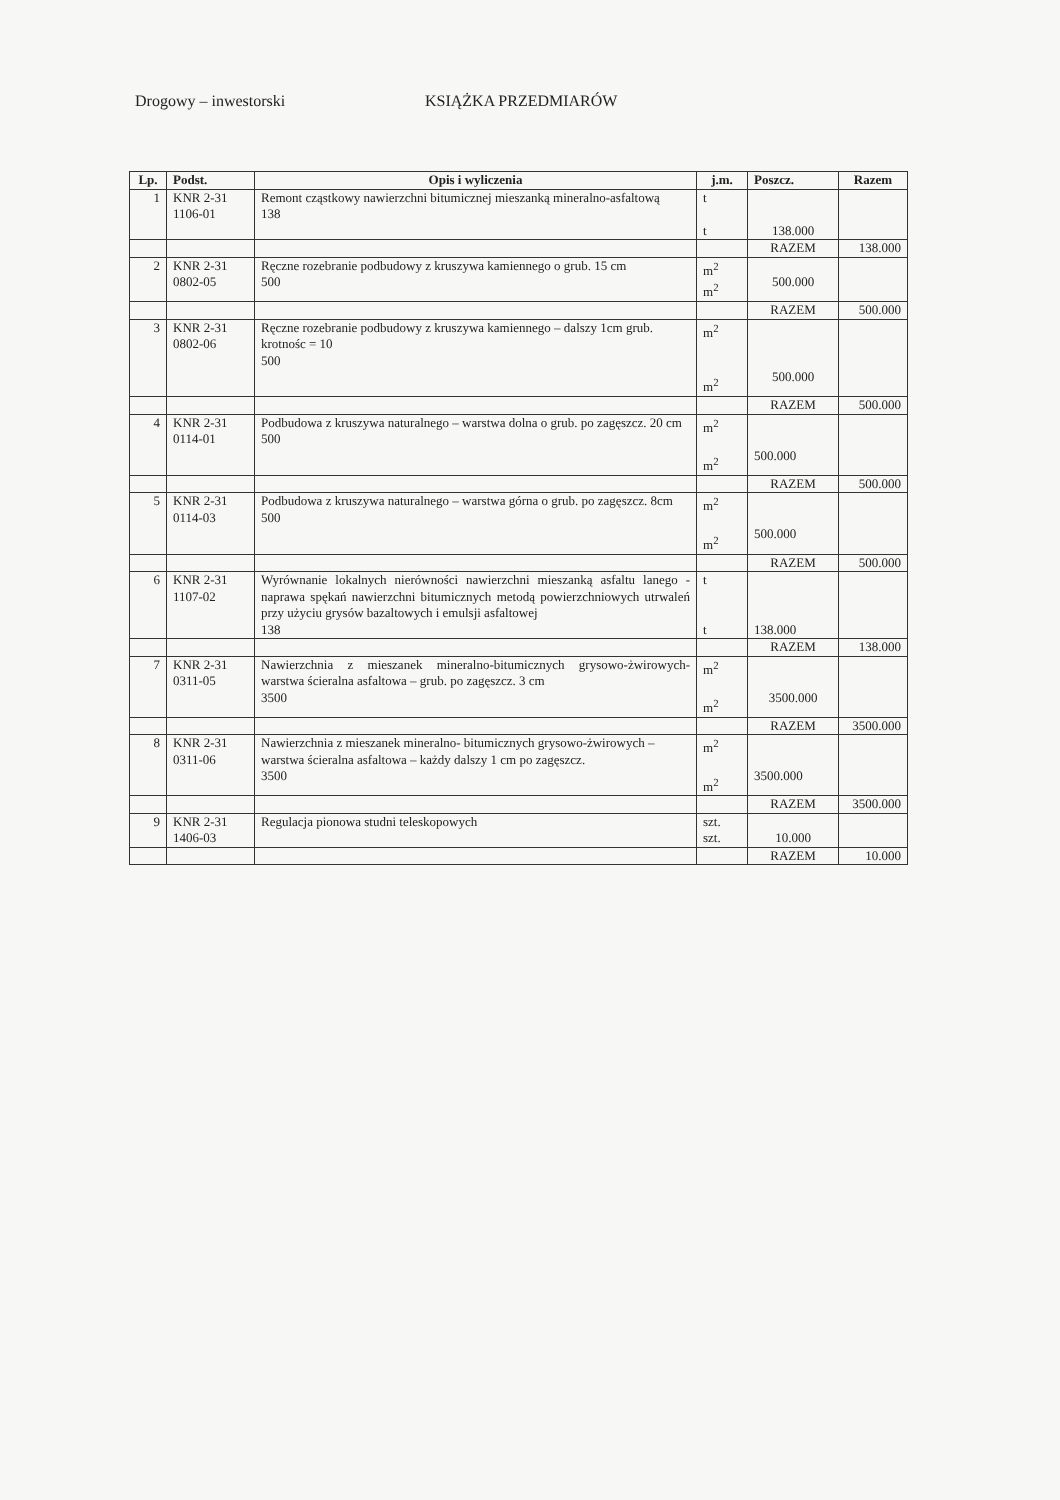Drogowy – inwestorski KSIĄŻKA PRZEDMIARÓW
| Lp. | Podst. | Opis i wyliczenia | j.m. | Poszcz. | Razem |
| --- | --- | --- | --- | --- | --- |
| 1 | KNR 2-31 1106-01 | Remont cząstkowy nawierzchni bitumicznej mieszanką mineralno-asfaltową 138 | t t | 138.000 | |
| | | | | RAZEM | 138.000 |
| 2 | KNR 2-31 0802-05 | Ręczne rozebranie podbudowy z kruszywa kamiennego o grub. 15 cm 500 | m<sup>2</sup> m<sup>2</sup> | 500.000 | |
| | | | | RAZEM | 500.000 |
| 3 | KNR 2-31 0802-06 | Ręczne rozebranie podbudowy z kruszywa kamiennego – dalszy 1cm grub. krotnośc = 10 500 | m<sup>2</sup> m<sup>2</sup> | 500.000 | |
| | | | | RAZEM | 500.000 |
| 4 | KNR 2-31 0114-01 | Podbudowa z kruszywa naturalnego – warstwa dolna o grub. po zagęszcz. 20 cm 500 | m<sup>2</sup> m<sup>2</sup> | 500.000 | |
| | | | | RAZEM | 500.000 |
| 5 | KNR 2-31 0114-03 | Podbudowa z kruszywa naturalnego – warstwa górna o grub. po zagęszcz. 8cm 500 | m<sup>2</sup> m<sup>2</sup> | 500.000 | |
| | | | | RAZEM | 500.000 |
| 6 | KNR 2-31 1107-02 | Wyrównanie lokalnych nierówności nawierzchni mieszanką asfaltu lanego - naprawa spękań nawierzchni bitumicznych metodą powierzchniowych utrwaleń przy użyciu grysów bazaltowych i emulsji asfaltowej 138 | t t | 138.000 | |
| | | | | RAZEM | 138.000 |
| 7 | KNR 2-31 0311-05 | Nawierzchnia z mieszanek mineralno-bitumicznych grysowo-żwirowych- warstwa ścieralna asfaltowa – grub. po zagęszcz. 3 cm 3500 | m<sup>2</sup> m<sup>2</sup> | 3500.000 | |
| | | | | RAZEM | 3500.000 |
| 8 | KNR 2-31 0311-06 | Nawierzchnia z mieszanek mineralno- bitumicznych grysowo-żwirowych – warstwa ścieralna asfaltowa – każdy dalszy 1 cm po zagęszcz. 3500 | m<sup>2</sup> m<sup>2</sup> | 3500.000 | |
| | | | | RAZEM | 3500.000 |
| 9 | KNR 2-31 1406-03 | Regulacja pionowa studni teleskopowych | szt. szt. | 10.000 | |
| | | | | RAZEM | 10.000 |